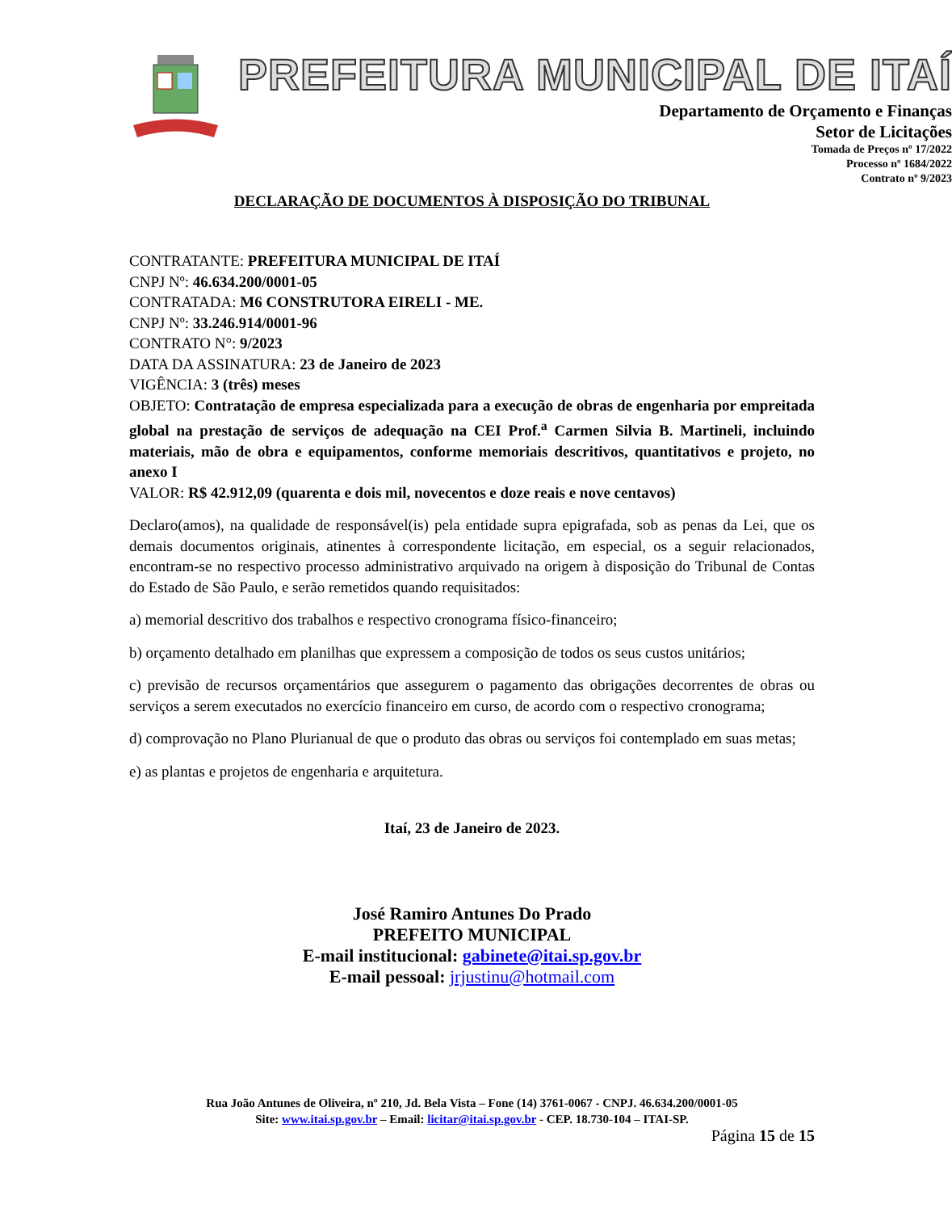PREFEITURA MUNICIPAL DE ITAÍ
Departamento de Orçamento e Finanças
Setor de Licitações
Tomada de Preços nº 17/2022
Processo nº 1684/2022
Contrato nº 9/2023
DECLARAÇÃO DE DOCUMENTOS À DISPOSIÇÃO DO TRIBUNAL
CONTRATANTE: PREFEITURA MUNICIPAL DE ITAÍ
CNPJ Nº: 46.634.200/0001-05
CONTRATADA: M6 CONSTRUTORA EIRELI - ME.
CNPJ Nº: 33.246.914/0001-96
CONTRATO N°: 9/2023
DATA DA ASSINATURA: 23 de Janeiro de 2023
VIGÊNCIA: 3 (três) meses
OBJETO: Contratação de empresa especializada para a execução de obras de engenharia por empreitada global na prestação de serviços de adequação na CEI Prof.<sup>a</sup> Carmen Silvia B. Martineli, incluindo materiais, mão de obra e equipamentos, conforme memoriais descritivos, quantitativos e projeto, no anexo I
VALOR: R$ 42.912,09 (quarenta e dois mil, novecentos e doze reais e nove centavos)
Declaro(amos), na qualidade de responsável(is) pela entidade supra epigrafada, sob as penas da Lei, que os demais documentos originais, atinentes à correspondente licitação, em especial, os a seguir relacionados, encontram-se no respectivo processo administrativo arquivado na origem à disposição do Tribunal de Contas do Estado de São Paulo, e serão remetidos quando requisitados:
a) memorial descritivo dos trabalhos e respectivo cronograma físico-financeiro;
b) orçamento detalhado em planilhas que expressem a composição de todos os seus custos unitários;
c) previsão de recursos orçamentários que assegurem o pagamento das obrigações decorrentes de obras ou serviços a serem executados no exercício financeiro em curso, de acordo com o respectivo cronograma;
d) comprovação no Plano Plurianual de que o produto das obras ou serviços foi contemplado em suas metas;
e) as plantas e projetos de engenharia e arquitetura.
Itaí, 23 de Janeiro de 2023.
José Ramiro Antunes Do Prado
PREFEITO MUNICIPAL
E-mail institucional: gabinete@itai.sp.gov.br
E-mail pessoal: jrjustinu@hotmail.com
Rua João Antunes de Oliveira, nº 210, Jd. Bela Vista – Fone (14) 3761-0067 - CNPJ. 46.634.200/0001-05
Site: www.itai.sp.gov.br – Email: licitar@itai.sp.gov.br - CEP. 18.730-104 – ITAI-SP.
Página 15 de 15